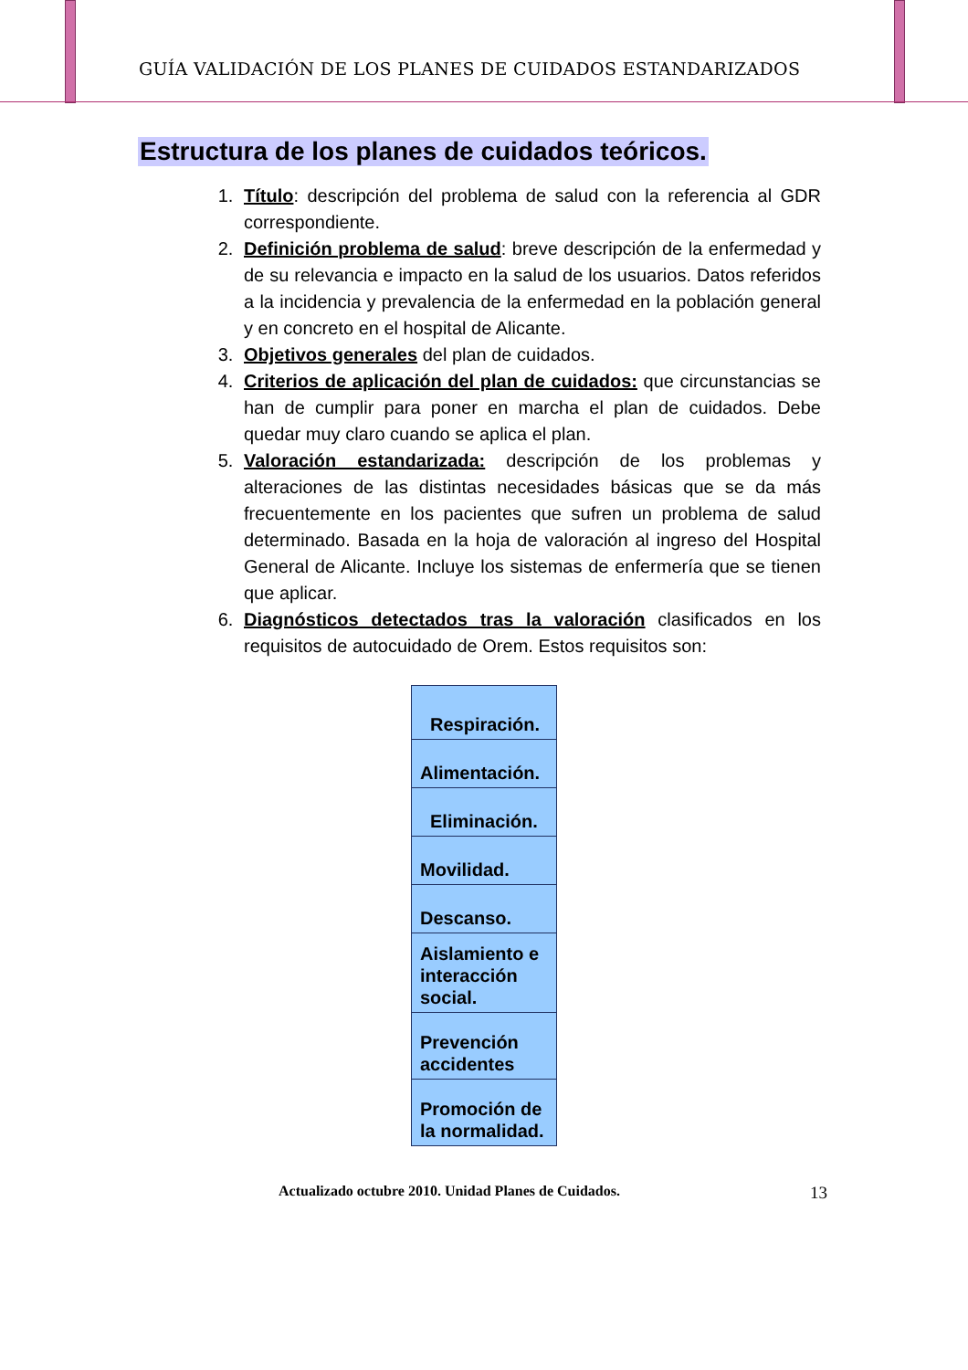GUÍA VALIDACIÓN DE LOS PLANES DE CUIDADOS ESTANDARIZADOS
Estructura de los planes de cuidados teóricos.
1. Título: descripción del problema de salud con la referencia al GDR correspondiente.
2. Definición problema de salud: breve descripción de la enfermedad y de su relevancia e impacto en la salud de los usuarios. Datos referidos a la incidencia y prevalencia de la enfermedad en la población general y en concreto en el hospital de Alicante.
3. Objetivos generales del plan de cuidados.
4. Criterios de aplicación del plan de cuidados: que circunstancias se han de cumplir para poner en marcha el plan de cuidados. Debe quedar muy claro cuando se aplica el plan.
5. Valoración estandarizada: descripción de los problemas y alteraciones de las distintas necesidades básicas que se da más frecuentemente en los pacientes que sufren un problema de salud determinado. Basada en la hoja de valoración al ingreso del Hospital General de Alicante. Incluye los sistemas de enfermería que se tienen que aplicar.
6. Diagnósticos detectados tras la valoración clasificados en los requisitos de autocuidado de Orem. Estos requisitos son:
| Respiración. |
| Alimentación. |
| Eliminación. |
| Movilidad. |
| Descanso. |
| Aislamiento e interacción social. |
| Prevención accidentes |
| Promoción de la normalidad. |
Actualizado octubre 2010. Unidad Planes de Cuidados. 13